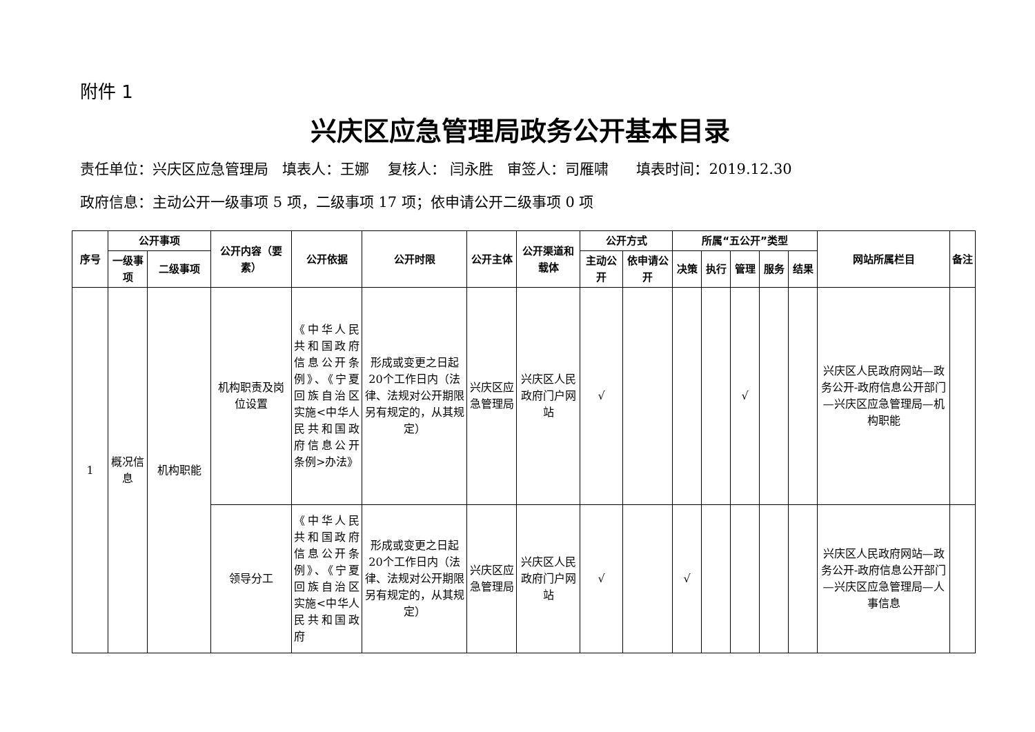附件 1
兴庆区应急管理局政务公开基本目录
责任单位：兴庆区应急管理局 填表人：王娜 复核人： 闫永胜 审签人：司雁啸 填表时间：2019.12.30
政府信息：主动公开一级事项 5 项，二级事项 17 项；依申请公开二级事项 0 项
| 序号 | 公开事项 | | 公开内容（要素） | 公开依据 | 公开时限 | 公开主体 | 公开渠道和载体 | 公开方式 | | 所属“五公开”类型 | | | | | 网站所属栏目 | 备注 |
| --- | --- | --- | --- | --- | --- | --- | --- | --- | --- | --- | --- | --- | --- | --- | --- | --- |
| | 一级事项 | 二级事项 | | | | | | 主动公开 | 依申请公开 | 决策 | 执行 | 管理 | 服务 | 结果 | | |
| 1 | 概况信息 | 机构职能 | 机构职责及岗位设置 | 《中华人民共和国政府信息公开条例》、《宁夏回族自治区实施<中华人民共和国政府信息公开条例>办法》 | 形成或变更之日起20个工作日内（法律、法规对公开期限另有规定的，从其规定） | 兴庆区应急管理局 | 兴庆区人民政府门户网站 | √ | | | | √ | | | 兴庆区人民政府网站—政务公开-政府信息公开部门—兴庆区应急管理局—机构职能 | |
| | | | 领导分工 | 《中华人民共和国政府信息公开条例》、《宁夏回族自治区实施<中华人民共和国政府 | 形成或变更之日起20个工作日内（法律、法规对公开期限另有规定的，从其规定） | 兴庆区应急管理局 | 兴庆区人民政府门户网站 | √ | | √ | | | | | 兴庆区人民政府网站—政务公开-政府信息公开部门—兴庆区应急管理局—人事信息 | |